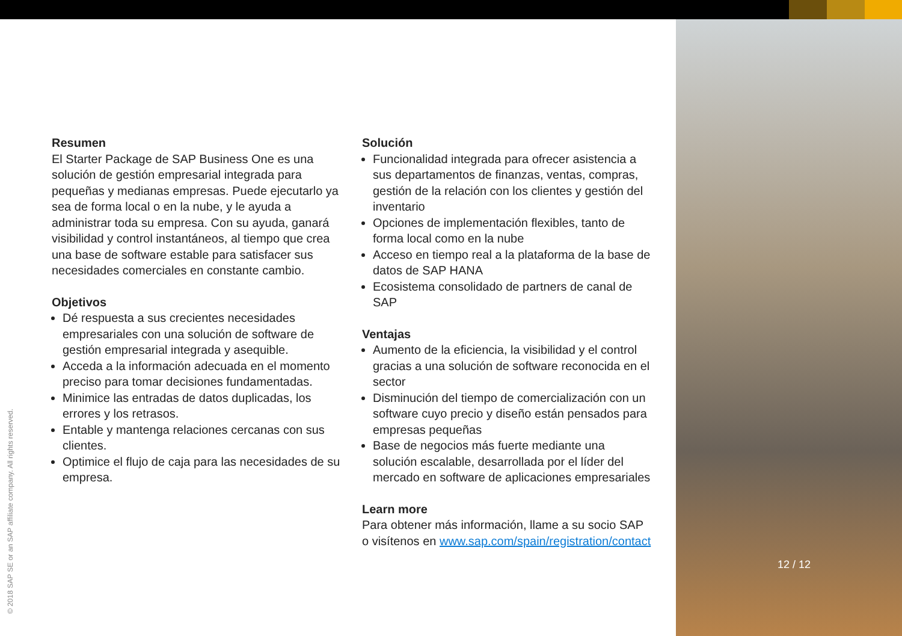Resumen
El Starter Package de SAP Business One es una solución de gestión empresarial integrada para pequeñas y medianas empresas. Puede ejecutarlo ya sea de forma local o en la nube, y le ayuda a administrar toda su empresa. Con su ayuda, ganará visibilidad y control instantáneos, al tiempo que crea una base de software estable para satisfacer sus necesidades comerciales en constante cambio.
Objetivos
Dé respuesta a sus crecientes necesidades empresariales con una solución de software de gestión empresarial integrada y asequible.
Acceda a la información adecuada en el momento preciso para tomar decisiones fundamentadas.
Minimice las entradas de datos duplicadas, los errores y los retrasos.
Entable y mantenga relaciones cercanas con sus clientes.
Optimice el flujo de caja para las necesidades de su empresa.
Solución
Funcionalidad integrada para ofrecer asistencia a sus departamentos de finanzas, ventas, compras, gestión de la relación con los clientes y gestión del inventario
Opciones de implementación flexibles, tanto de forma local como en la nube
Acceso en tiempo real a la plataforma de la base de datos de SAP HANA
Ecosistema consolidado de partners de canal de SAP
Ventajas
Aumento de la eficiencia, la visibilidad y el control gracias a una solución de software reconocida en el sector
Disminución del tiempo de comercialización con un software cuyo precio y diseño están pensados para empresas pequeñas
Base de negocios más fuerte mediante una solución escalable, desarrollada por el líder del mercado en software de aplicaciones empresariales
Learn more
Para obtener más información, llame a su socio SAP o visítenos en www.sap.com/spain/registration/contact
12 / 12
© 2018 SAP SE or an SAP affiliate company. All rights reserved.